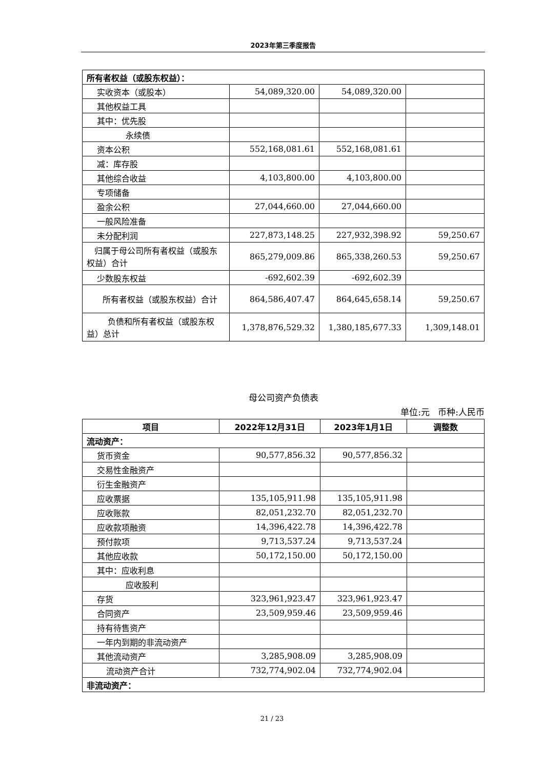2023年第三季度报告
| 所有者权益（或股东权益）： | | | |
| 实收资本（或股本） | 54,089,320.00 | 54,089,320.00 | |
| 其他权益工具 | | | |
| 其中：优先股 | | | |
| 永续债 | | | |
| 资本公积 | 552,168,081.61 | 552,168,081.61 | |
| 减：库存股 | | | |
| 其他综合收益 | 4,103,800.00 | 4,103,800.00 | |
| 专项储备 | | | |
| 盈余公积 | 27,044,660.00 | 27,044,660.00 | |
| 一般风险准备 | | | |
| 未分配利润 | 227,873,148.25 | 227,932,398.92 | 59,250.67 |
| 归属于母公司所有者权益（或股东权益）合计 | 865,279,009.86 | 865,338,260.53 | 59,250.67 |
| 少数股东权益 | -692,602.39 | -692,602.39 | |
| 所有者权益（或股东权益）合计 | 864,586,407.47 | 864,645,658.14 | 59,250.67 |
| 负债和所有者权益（或股东权益）总计 | 1,378,876,529.32 | 1,380,185,677.33 | 1,309,148.01 |
母公司资产负债表
单位:元 币种:人民币
| 项目 | 2022年12月31日 | 2023年1月1日 | 调整数 |
| --- | --- | --- | --- |
| 流动资产： | | | |
| 货币资金 | 90,577,856.32 | 90,577,856.32 | |
| 交易性金融资产 | | | |
| 衍生金融资产 | | | |
| 应收票据 | 135,105,911.98 | 135,105,911.98 | |
| 应收账款 | 82,051,232.70 | 82,051,232.70 | |
| 应收款项融资 | 14,396,422.78 | 14,396,422.78 | |
| 预付款项 | 9,713,537.24 | 9,713,537.24 | |
| 其他应收款 | 50,172,150.00 | 50,172,150.00 | |
| 其中：应收利息 | | | |
| 应收股利 | | | |
| 存货 | 323,961,923.47 | 323,961,923.47 | |
| 合同资产 | 23,509,959.46 | 23,509,959.46 | |
| 持有待售资产 | | | |
| 一年内到期的非流动资产 | | | |
| 其他流动资产 | 3,285,908.09 | 3,285,908.09 | |
| 流动资产合计 | 732,774,902.04 | 732,774,902.04 | |
| 非流动资产： | | | |
21 / 23